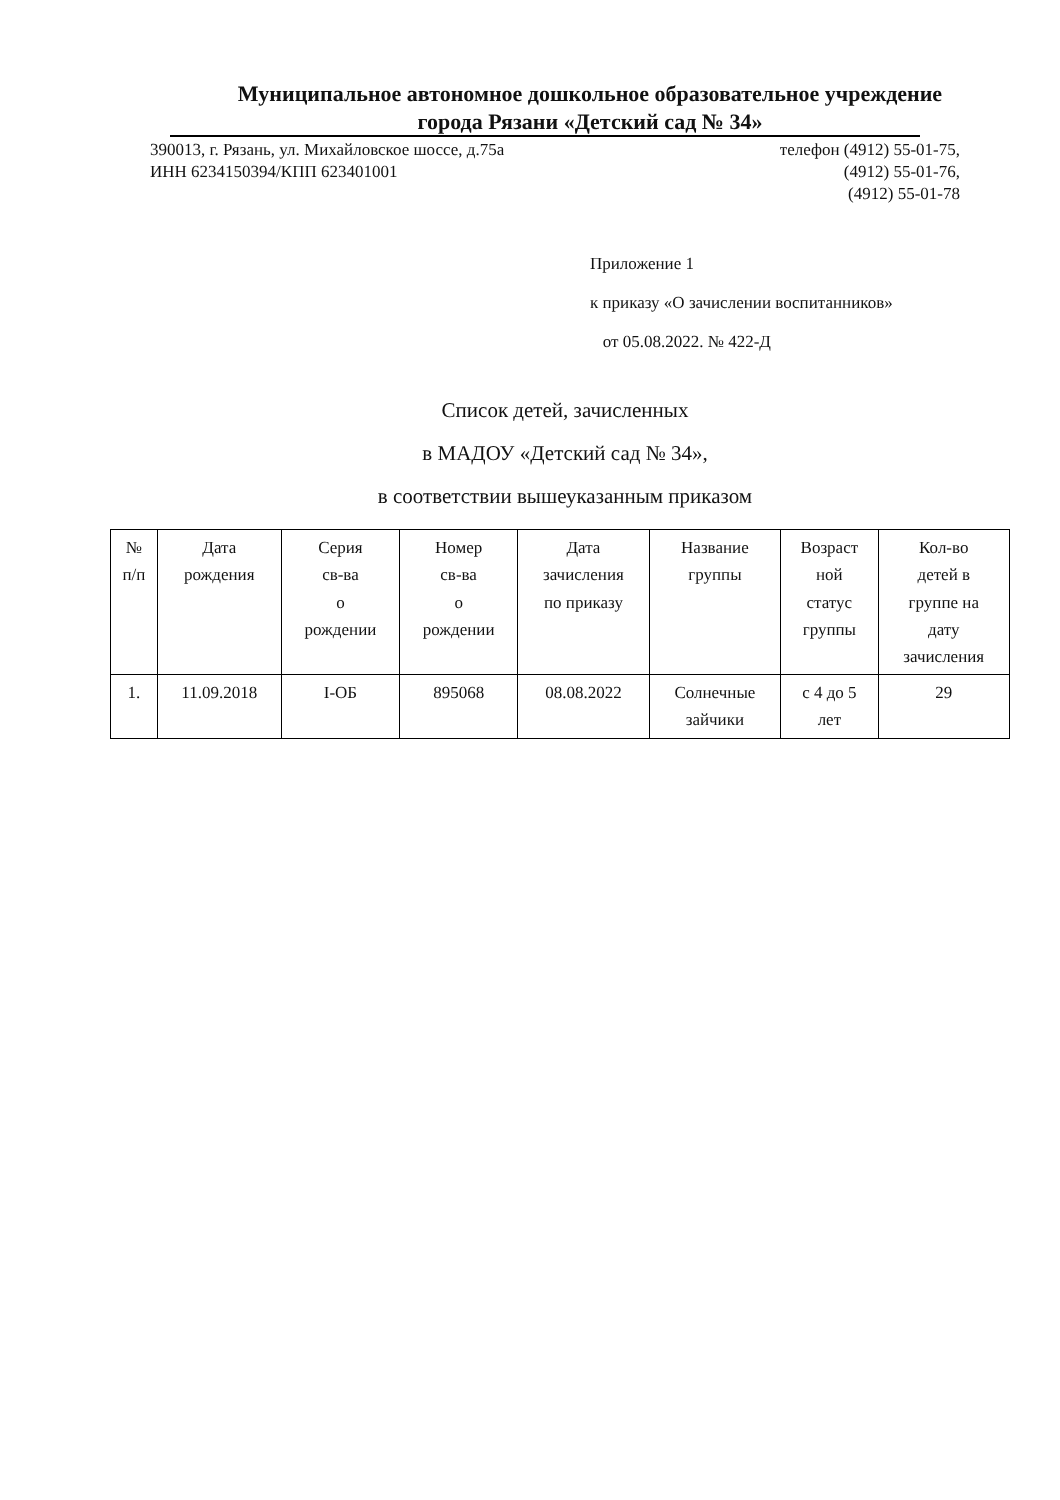Муниципальное автономное дошкольное образовательное учреждение
города Рязани «Детский сад № 34»
390013, г. Рязань, ул. Михайловское шоссе, д.75а
ИНН 6234150394/КПП 623401001
телефон (4912) 55-01-75,
(4912) 55-01-76,
(4912) 55-01-78
Приложение 1
к приказу «О зачислении воспитанников»
от 05.08.2022. № 422-Д
Список детей, зачисленных
в МАДОУ «Детский сад № 34»,
в соответствии вышеуказанным приказом
| № п/п | Дата рождения | Серия св-ва о рождении | Номер св-ва о рождении | Дата зачисления по приказу | Название группы | Возраст ной статус группы | Кол-во детей в группе на дату зачисления |
| --- | --- | --- | --- | --- | --- | --- | --- |
| 1. | 11.09.2018 | I-ОБ | 895068 | 08.08.2022 | Солнечные зайчики | с 4 до 5 лет | 29 |